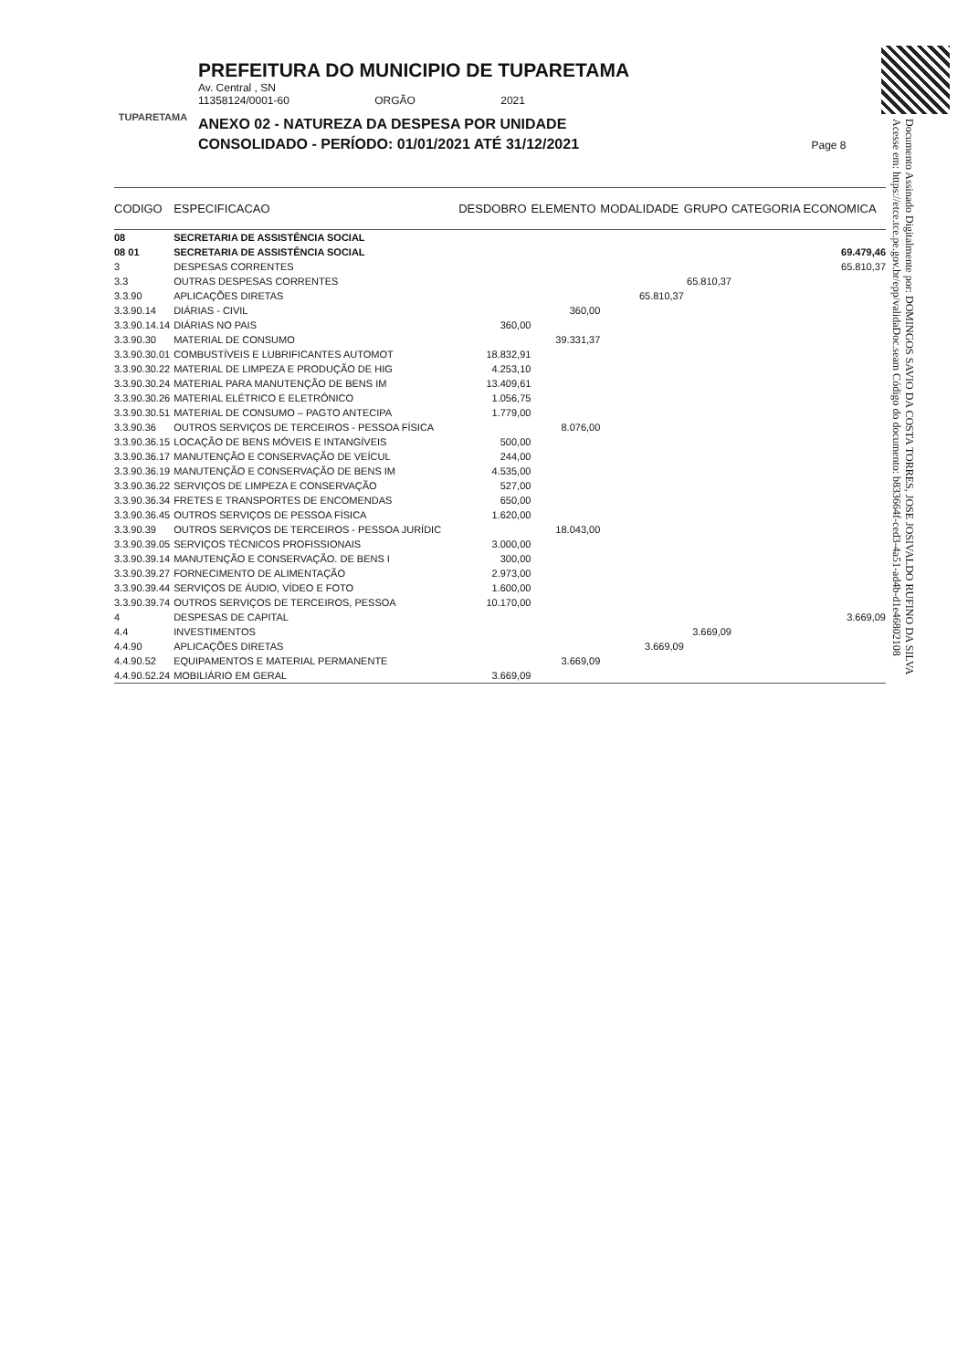TUPARETAMA
PREFEITURA DO MUNICIPIO DE TUPARETAMA
Av. Central , SN
11358124/0001-60 ORGÃO 2021
ANEXO 02 - NATUREZA DA DESPESA POR UNIDADE
CONSOLIDADO - PERÍODO: 01/01/2021 ATÉ 31/12/2021 Page 8
Documento Assinado Digitalmente por: DOMINGOS SAVIO DA COSTA TORRES, JOSE JOSIVALDO RUFINO DA SILVA
Acesse em: https://etce.tce.pe.gov.br/epp/validaDoc.seam Código do documento: b833664f-ced3-4a51-ad4b-d1e46802108
| CODIGO | ESPECIFICACAO | DESDOBRO | ELEMENTO | MODALIDADE | GRUPO | CATEGORIA ECONOMICA |
| --- | --- | --- | --- | --- | --- | --- |
| 08 | SECRETARIA DE ASSISTÊNCIA SOCIAL | | | | | |
| 08 01 | SECRETARIA DE ASSISTÊNCIA SOCIAL | | | | | 69.479,46 |
| 3 | DESPESAS CORRENTES | | | | | 65.810,37 |
| 3.3 | OUTRAS DESPESAS CORRENTES | | | | 65.810,37 | |
| 3.3.90 | APLICAÇÕES DIRETAS | | | 65.810,37 | | |
| 3.3.90.14 | DIÁRIAS - CIVIL | | 360,00 | | | |
| 3.3.90.14.14 | DIÁRIAS NO PAIS | 360,00 | | | | |
| 3.3.90.30 | MATERIAL DE CONSUMO | | 39.331,37 | | | |
| 3.3.90.30.01 | COMBUSTÍVEIS E LUBRIFICANTES AUTOMOT | 18.832,91 | | | | |
| 3.3.90.30.22 | MATERIAL DE LIMPEZA E PRODUÇÃO DE HIG | 4.253,10 | | | | |
| 3.3.90.30.24 | MATERIAL PARA MANUTENÇÃO DE BENS IM | 13.409,61 | | | | |
| 3.3.90.30.26 | MATERIAL ELÉTRICO E ELETRÔNICO | 1.056,75 | | | | |
| 3.3.90.30.51 | MATERIAL DE CONSUMO – PAGTO ANTECIPA | 1.779,00 | | | | |
| 3.3.90.36 | OUTROS SERVIÇOS DE TERCEIROS - PESSOA FÍSICA | | 8.076,00 | | | |
| 3.3.90.36.15 | LOCAÇÃO DE BENS MÓVEIS E INTANGÍVEIS | 500,00 | | | | |
| 3.3.90.36.17 | MANUTENÇÃO E CONSERVAÇÃO DE VEÍCUL | 244,00 | | | | |
| 3.3.90.36.19 | MANUTENÇÃO E CONSERVAÇÃO DE BENS IM | 4.535,00 | | | | |
| 3.3.90.36.22 | SERVIÇOS DE LIMPEZA E CONSERVAÇÃO | 527,00 | | | | |
| 3.3.90.36.34 | FRETES E TRANSPORTES DE ENCOMENDAS | 650,00 | | | | |
| 3.3.90.36.45 | OUTROS SERVIÇOS DE PESSOA FÍSICA | 1.620,00 | | | | |
| 3.3.90.39 | OUTROS SERVIÇOS DE TERCEIROS - PESSOA JURÍDIC | | 18.043,00 | | | |
| 3.3.90.39.05 | SERVIÇOS TÉCNICOS PROFISSIONAIS | 3.000,00 | | | | |
| 3.3.90.39.14 | MANUTENÇÃO E CONSERVAÇÃO. DE BENS I | 300,00 | | | | |
| 3.3.90.39.27 | FORNECIMENTO DE ALIMENTAÇÃO | 2.973,00 | | | | |
| 3.3.90.39.44 | SERVIÇOS DE ÁUDIO, VÍDEO E FOTO | 1.600,00 | | | | |
| 3.3.90.39.74 | OUTROS SERVIÇOS DE TERCEIROS, PESSOA | 10.170,00 | | | | |
| 4 | DESPESAS DE CAPITAL | | | | | 3.669,09 |
| 4.4 | INVESTIMENTOS | | | | 3.669,09 | |
| 4.4.90 | APLICAÇÕES DIRETAS | | | 3.669,09 | | |
| 4.4.90.52 | EQUIPAMENTOS E MATERIAL PERMANENTE | | 3.669,09 | | | |
| 4.4.90.52.24 | MOBILIÁRIO EM GERAL | 3.669,09 | | | | |